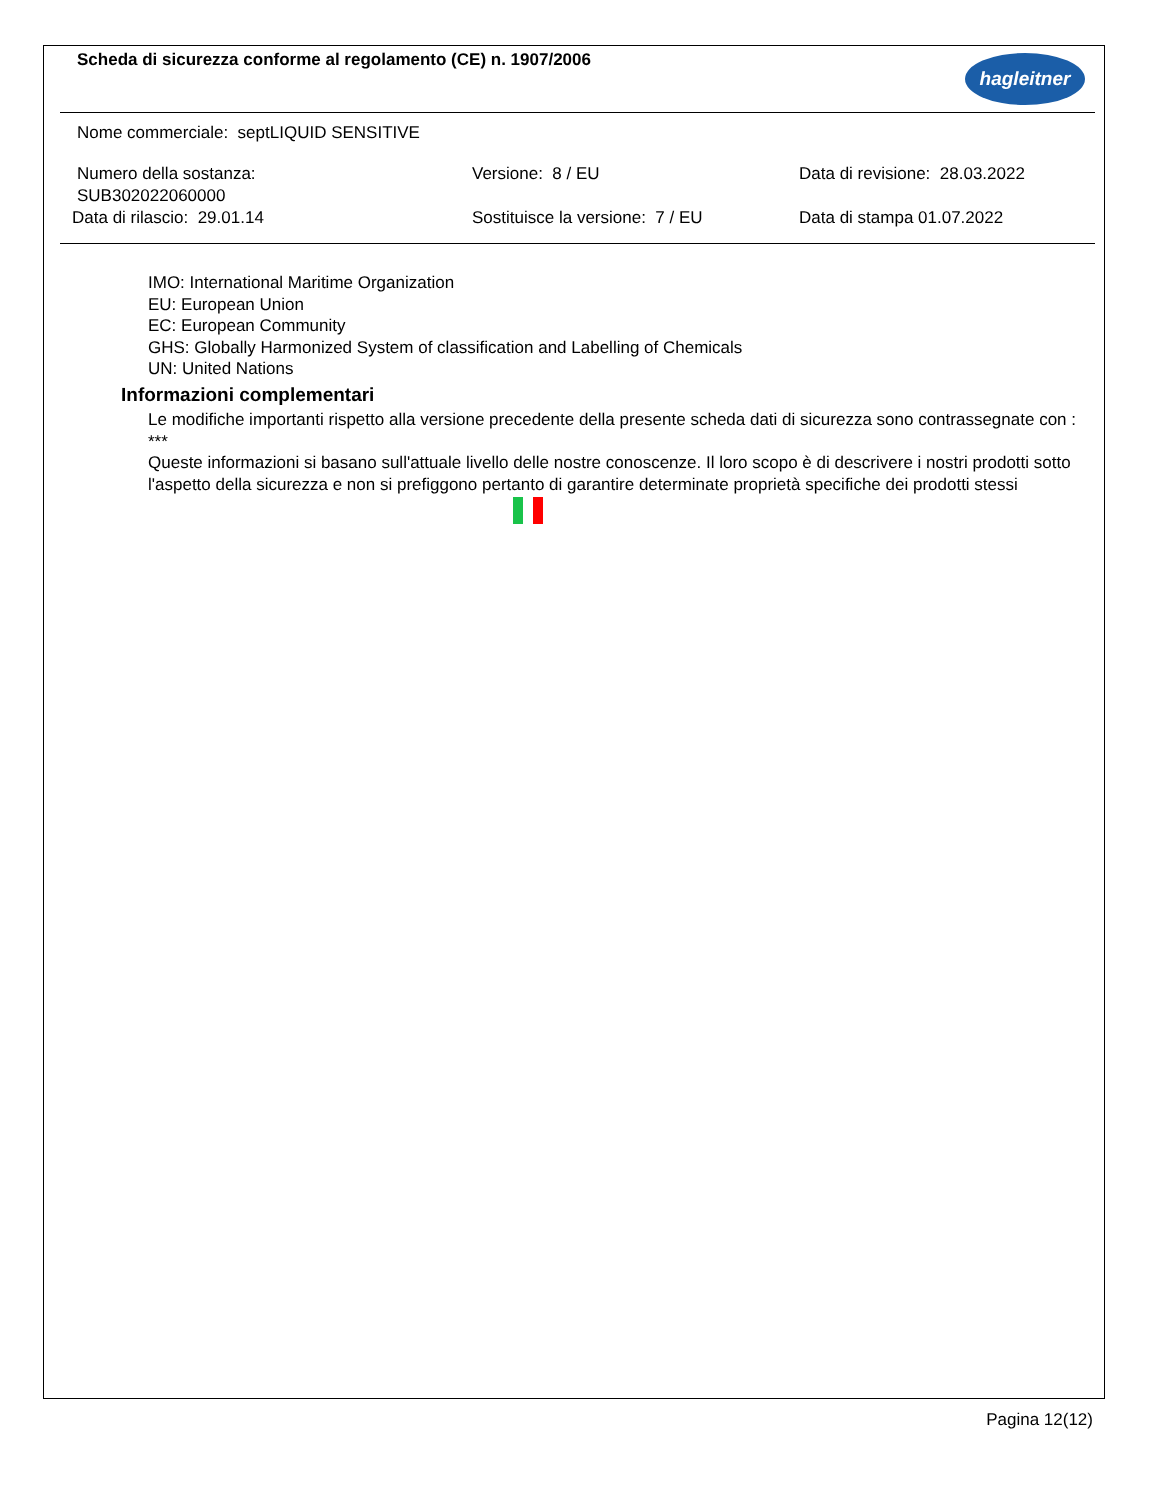Scheda di sicurezza conforme al regolamento (CE) n. 1907/2006
hagleitner
Nome commerciale: septLIQUID SENSITIVE
Numero della sostanza:
SUB302022060000
Versione: 8 / EU Data di revisione: 28.03.2022
Data di rilascio: 29.01.14 Sostituisce la versione: 7 / EU Data di stampa 01.07.2022
IMO: International Maritime Organization
EU: European Union
EC: European Community
GHS: Globally Harmonized System of classification and Labelling of Chemicals
UN: United Nations
Informazioni complementari
Le modifiche importanti rispetto alla versione precedente della presente scheda dati di sicurezza sono contrassegnate con : ***
Queste informazioni si basano sull'attuale livello delle nostre conoscenze. Il loro scopo è di descrivere i nostri prodotti sotto l'aspetto della sicurezza e non si prefiggono pertanto di garantire determinate proprietà specifiche dei prodotti stessi
Pagina 12(12)